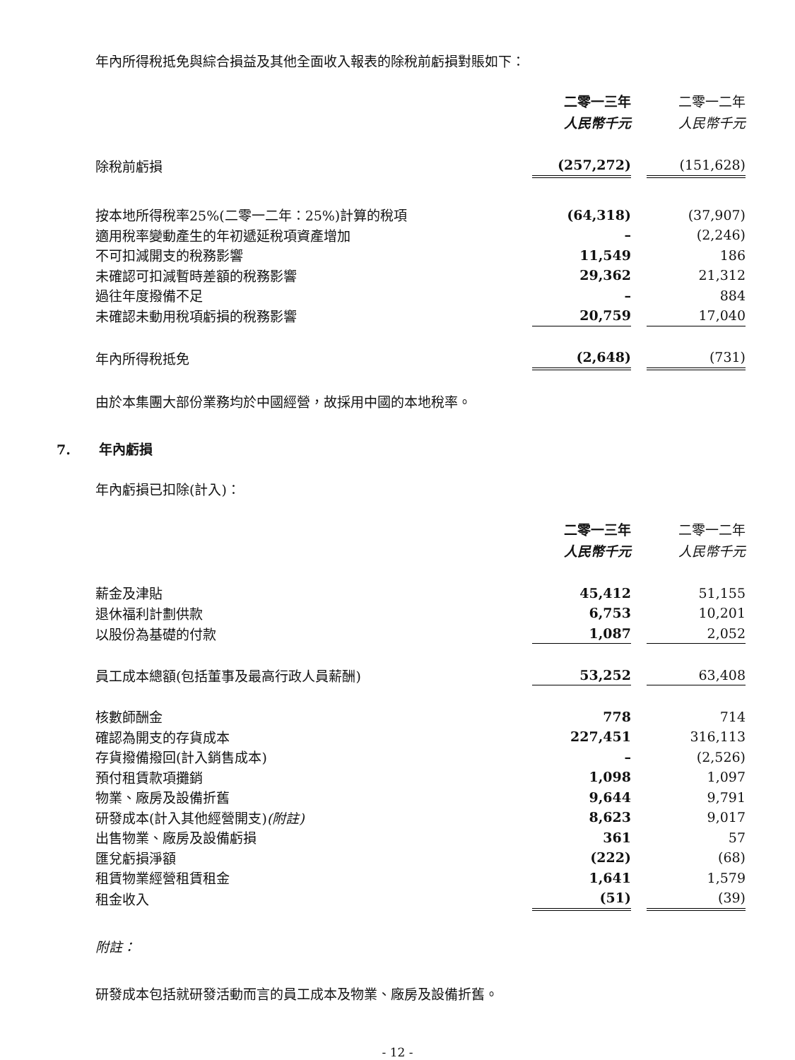年內所得稅抵免與綜合損益及其他全面收入報表的除稅前虧損對賬如下：
| | 二零一三年 人民幣千元 | | 二零一二年 人民幣千元 |
| 除稅前虧損 | (257,272) | | (151,628) |
| 按本地所得稅率25%(二零一二年：25%)計算的稅項 | (64,318) | | (37,907) |
| 適用稅率變動產生的年初遞延稅項資產增加 | – | | (2,246) |
| 不可扣減開支的稅務影響 | 11,549 | | 186 |
| 未確認可扣減暫時差額的稅務影響 | 29,362 | | 21,312 |
| 過往年度撥備不足 | – | | 884 |
| 未確認未動用稅項虧損的稅務影響 | 20,759 | | 17,040 |
| 年內所得稅抵免 | (2,648) | | (731) |
由於本集團大部份業務均於中國經營，故採用中國的本地稅率。
7. 年內虧損
年內虧損已扣除(計入)：
| | 二零一三年 人民幣千元 | | 二零一二年 人民幣千元 |
| 薪金及津貼 | 45,412 | | 51,155 |
| 退休福利計劃供款 | 6,753 | | 10,201 |
| 以股份為基礎的付款 | 1,087 | | 2,052 |
| 員工成本總額(包括董事及最高行政人員薪酬) | 53,252 | | 63,408 |
| 核數師酬金 | 778 | | 714 |
| 確認為開支的存貨成本 | 227,451 | | 316,113 |
| 存貨撥備撥回(計入銷售成本) | – | | (2,526) |
| 預付租賃款項攤銷 | 1,098 | | 1,097 |
| 物業、廠房及設備折舊 | 9,644 | | 9,791 |
| 研發成本(計入其他經營開支) (附註) | 8,623 | | 9,017 |
| 出售物業、廠房及設備虧損 | 361 | | 57 |
| 匯兌虧損淨額 | (222) | | (68) |
| 租賃物業經營租賃租金 | 1,641 | | 1,579 |
| 租金收入 | (51) | | (39) |
附註：
研發成本包括就研發活動而言的員工成本及物業、廠房及設備折舊。
- 12 -